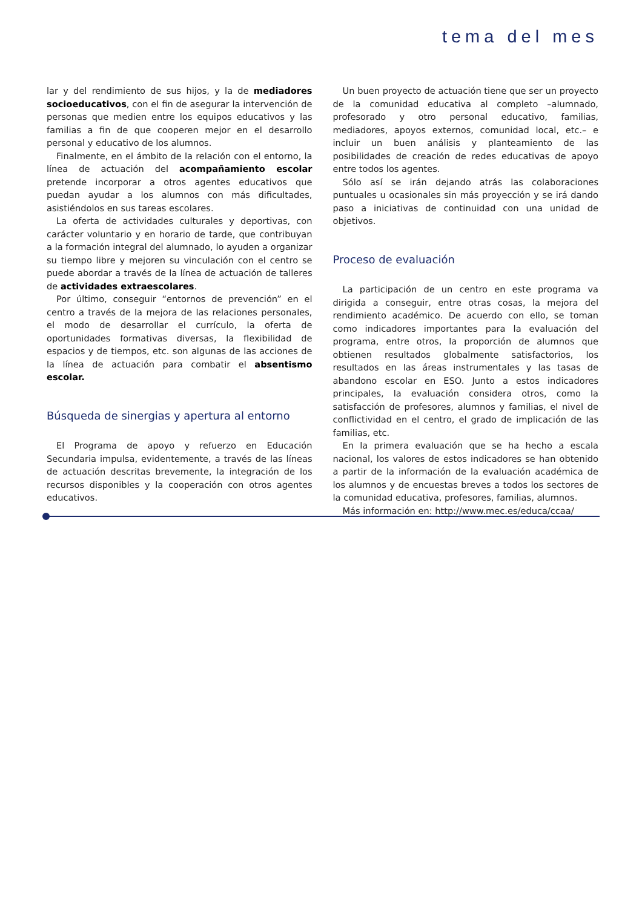tema del mes
lar y del rendimiento de sus hijos, y la de mediadores socioeducativos, con el fin de asegurar la intervención de personas que medien entre los equipos educativos y las familias a fin de que cooperen mejor en el desarrollo personal y educativo de los alumnos.
Finalmente, en el ámbito de la relación con el entorno, la línea de actuación del acompañamiento escolar pretende incorporar a otros agentes educativos que puedan ayudar a los alumnos con más dificultades, asistiéndolos en sus tareas escolares.
La oferta de actividades culturales y deportivas, con carácter voluntario y en horario de tarde, que contribuyan a la formación integral del alumnado, lo ayuden a organizar su tiempo libre y mejoren su vinculación con el centro se puede abordar a través de la línea de actuación de talleres de actividades extraescolares.
Por último, conseguir “entornos de prevención” en el centro a través de la mejora de las relaciones personales, el modo de desarrollar el currículo, la oferta de oportunidades formativas diversas, la flexibilidad de espacios y de tiempos, etc. son algunas de las acciones de la línea de actuación para combatir el absentismo escolar.
Búsqueda de sinergias y apertura al entorno
El Programa de apoyo y refuerzo en Educación Secundaria impulsa, evidentemente, a través de las líneas de actuación descritas brevemente, la integración de los recursos disponibles y la cooperación con otros agentes educativos.
Un buen proyecto de actuación tiene que ser un proyecto de la comunidad educativa al completo –alumnado, profesorado y otro personal educativo, familias, mediadores, apoyos externos, comunidad local, etc.– e incluir un buen análisis y planteamiento de las posibilidades de creación de redes educativas de apoyo entre todos los agentes.
Sólo así se irán dejando atrás las colaboraciones puntuales u ocasionales sin más proyección y se irá dando paso a iniciativas de continuidad con una unidad de objetivos.
Proceso de evaluación
La participación de un centro en este programa va dirigida a conseguir, entre otras cosas, la mejora del rendimiento académico. De acuerdo con ello, se toman como indicadores importantes para la evaluación del programa, entre otros, la proporción de alumnos que obtienen resultados globalmente satisfactorios, los resultados en las áreas instrumentales y las tasas de abandono escolar en ESO. Junto a estos indicadores principales, la evaluación considera otros, como la satisfacción de profesores, alumnos y familias, el nivel de conflictividad en el centro, el grado de implicación de las familias, etc.
En la primera evaluación que se ha hecho a escala nacional, los valores de estos indicadores se han obtenido a partir de la información de la evaluación académica de los alumnos y de encuestas breves a todos los sectores de la comunidad educativa, profesores, familias, alumnos.
Más información en: http://www.mec.es/educa/ccaa/